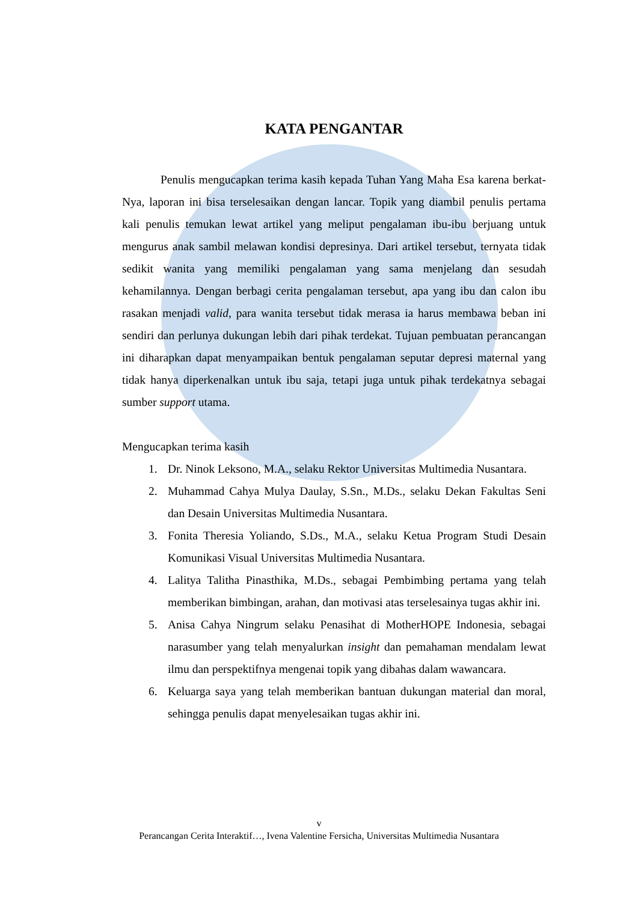KATA PENGANTAR
Penulis mengucapkan terima kasih kepada Tuhan Yang Maha Esa karena berkat-Nya, laporan ini bisa terselesaikan dengan lancar. Topik yang diambil penulis pertama kali penulis temukan lewat artikel yang meliput pengalaman ibu-ibu berjuang untuk mengurus anak sambil melawan kondisi depresinya. Dari artikel tersebut, ternyata tidak sedikit wanita yang memiliki pengalaman yang sama menjelang dan sesudah kehamilannya. Dengan berbagi cerita pengalaman tersebut, apa yang ibu dan calon ibu rasakan menjadi valid, para wanita tersebut tidak merasa ia harus membawa beban ini sendiri dan perlunya dukungan lebih dari pihak terdekat. Tujuan pembuatan perancangan ini diharapkan dapat menyampaikan bentuk pengalaman seputar depresi maternal yang tidak hanya diperkenalkan untuk ibu saja, tetapi juga untuk pihak terdekatnya sebagai sumber support utama.
Mengucapkan terima kasih
1. Dr. Ninok Leksono, M.A., selaku Rektor Universitas Multimedia Nusantara.
2. Muhammad Cahya Mulya Daulay, S.Sn., M.Ds., selaku Dekan Fakultas Seni dan Desain Universitas Multimedia Nusantara.
3. Fonita Theresia Yoliando, S.Ds., M.A., selaku Ketua Program Studi Desain Komunikasi Visual Universitas Multimedia Nusantara.
4. Lalitya Talitha Pinasthika, M.Ds., sebagai Pembimbing pertama yang telah memberikan bimbingan, arahan, dan motivasi atas terselesainya tugas akhir ini.
5. Anisa Cahya Ningrum selaku Penasihat di MotherHOPE Indonesia, sebagai narasumber yang telah menyalurkan insight dan pemahaman mendalam lewat ilmu dan perspektifnya mengenai topik yang dibahas dalam wawancara.
6. Keluarga saya yang telah memberikan bantuan dukungan material dan moral, sehingga penulis dapat menyelesaikan tugas akhir ini.
v
Perancangan Cerita Interaktif…, Ivena Valentine Fersicha, Universitas Multimedia Nusantara